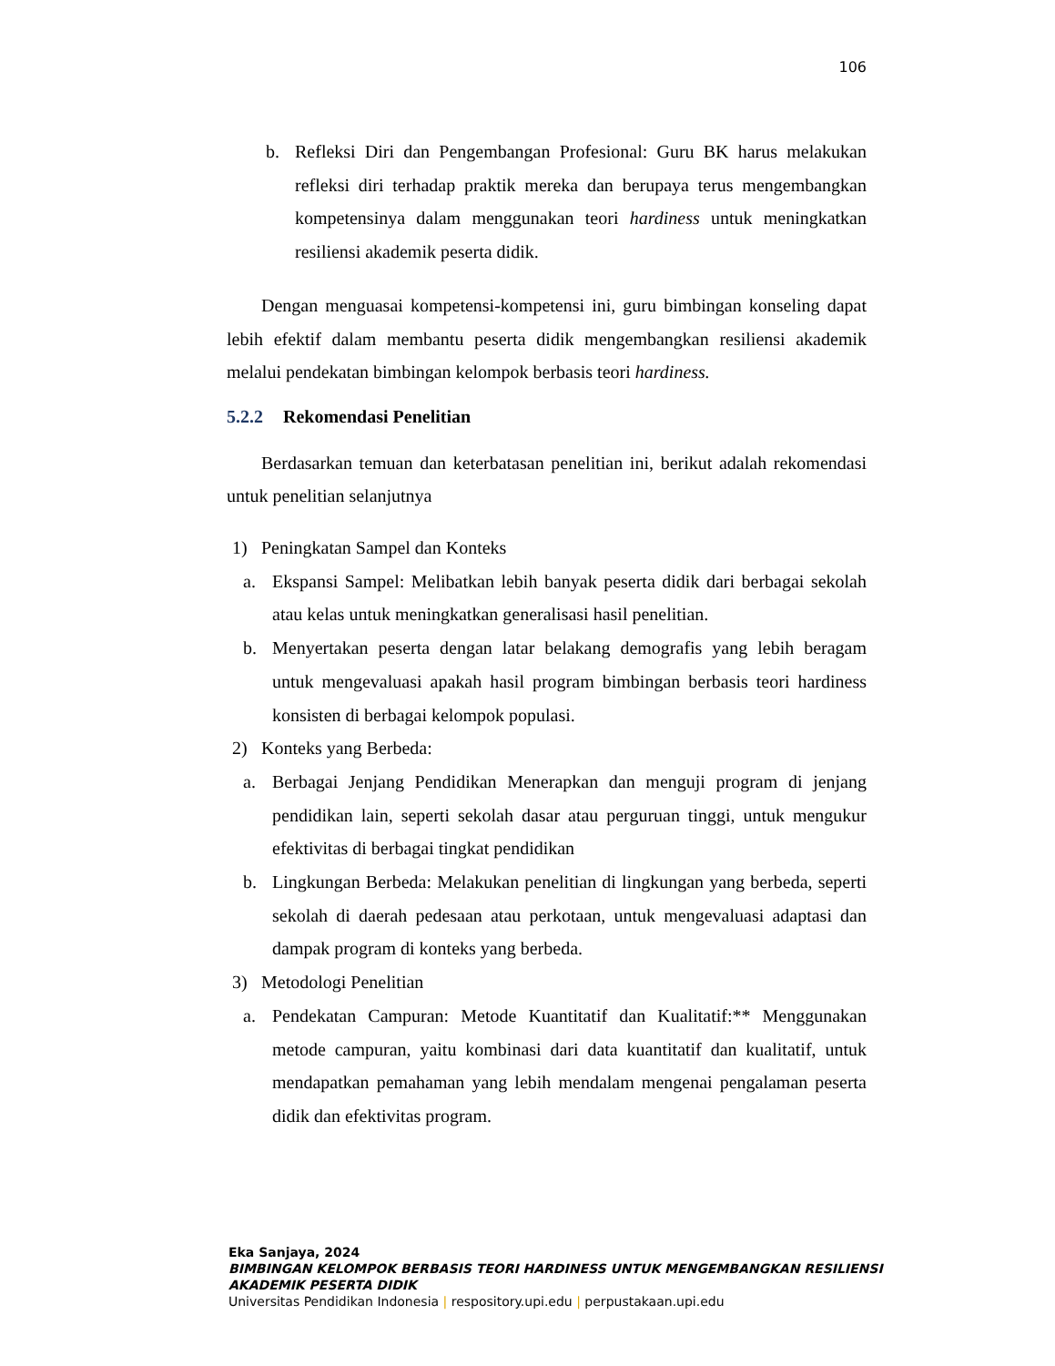106
b. Refleksi Diri dan Pengembangan Profesional: Guru BK harus melakukan refleksi diri terhadap praktik mereka dan berupaya terus mengembangkan kompetensinya dalam menggunakan teori hardiness untuk meningkatkan resiliensi akademik peserta didik.
Dengan menguasai kompetensi-kompetensi ini, guru bimbingan konseling dapat lebih efektif dalam membantu peserta didik mengembangkan resiliensi akademik melalui pendekatan bimbingan kelompok berbasis teori hardiness.
5.2.2 Rekomendasi Penelitian
Berdasarkan temuan dan keterbatasan penelitian ini, berikut adalah rekomendasi untuk penelitian selanjutnya
1) Peningkatan Sampel dan Konteks
a. Ekspansi Sampel: Melibatkan lebih banyak peserta didik dari berbagai sekolah atau kelas untuk meningkatkan generalisasi hasil penelitian.
b. Menyertakan peserta dengan latar belakang demografis yang lebih beragam untuk mengevaluasi apakah hasil program bimbingan berbasis teori hardiness konsisten di berbagai kelompok populasi.
2) Konteks yang Berbeda:
a. Berbagai Jenjang Pendidikan Menerapkan dan menguji program di jenjang pendidikan lain, seperti sekolah dasar atau perguruan tinggi, untuk mengukur efektivitas di berbagai tingkat pendidikan
b. Lingkungan Berbeda: Melakukan penelitian di lingkungan yang berbeda, seperti sekolah di daerah pedesaan atau perkotaan, untuk mengevaluasi adaptasi dan dampak program di konteks yang berbeda.
3) Metodologi Penelitian
a. Pendekatan Campuran: Metode Kuantitatif dan Kualitatif:** Menggunakan metode campuran, yaitu kombinasi dari data kuantitatif dan kualitatif, untuk mendapatkan pemahaman yang lebih mendalam mengenai pengalaman peserta didik dan efektivitas program.
Eka Sanjaya, 2024
BIMBINGAN KELOMPOK BERBASIS TEORI HARDINESS UNTUK MENGEMBANGKAN RESILIENSI
AKADEMIK PESERTA DIDIK
Universitas Pendidikan Indonesia | respository.upi.edu | perpustakaan.upi.edu